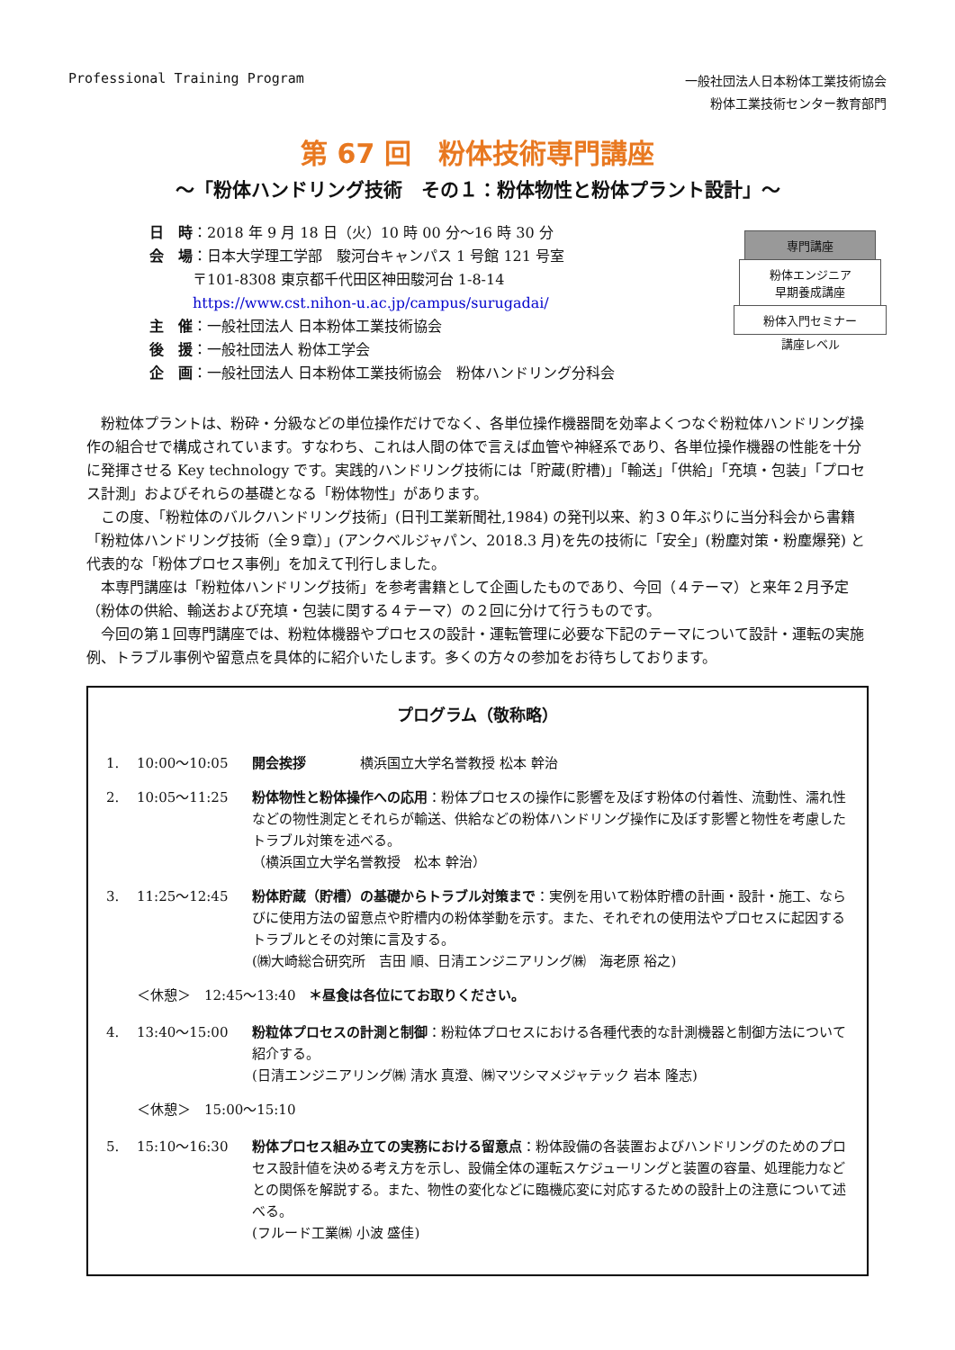Professional Training Program
一般社団法人日本粉体工業技術協会
粉体工業技術センター教育部門
第 67 回　粉体技術専門講座
～「粉体ハンドリング技術　その１：粉体物性と粉体プラント設計」～
日　時：2018 年 9 月 18 日（火）10 時 00 分～16 時 30 分
会　場：日本大学理工学部　駿河台キャンパス 1 号館 121 号室
　　　〒101-8308 東京都千代田区神田駿河台 1-8-14
　　　https://www.cst.nihon-u.ac.jp/campus/surugadai/
主　催：一般社団法人 日本粉体工業技術協会
後　援：一般社団法人 粉体工学会
企　画：一般社団法人 日本粉体工業技術協会　粉体ハンドリング分科会
専門講座
粉体エンジニア
早期養成講座
粉体入門セミナー
講座レベル
粉粒体プラントは、粉砕・分級などの単位操作だけでなく、各単位操作機器間を効率よくつなぐ粉粒体ハンドリング操作の組合せで構成されています。すなわち、これは人間の体で言えば血管や神経系であり、各単位操作機器の性能を十分に発揮させる Key technology です。実践的ハンドリング技術には「貯蔵(貯槽)」「輸送」「供給」「充填・包装」「プロセス計測」およびそれらの基礎となる「粉体物性」があります。
この度、「粉粒体のバルクハンドリング技術」(日刊工業新聞社,1984) の発刊以来、約３０年ぶりに当分科会から書籍「粉粒体ハンドリング技術（全９章）」(アンクベルジャパン、2018.3 月)を先の技術に「安全」(粉塵対策・粉塵爆発) と代表的な「粉体プロセス事例」を加えて刊行しました。
本専門講座は「粉粒体ハンドリング技術」を参考書籍として企画したものであり、今回（４テーマ）と来年２月予定（粉体の供給、輸送および充填・包装に関する４テーマ）の２回に分けて行うものです。
今回の第１回専門講座では、粉粒体機器やプロセスの設計・運転管理に必要な下記のテーマについて設計・運転の実施例、トラブル事例や留意点を具体的に紹介いたします。多くの方々の参加をお待ちしております。
プログラム（敬称略）
1. 10:00～10:05 開会挨拶　　　　横浜国立大学名誉教授 松本 幹治
2. 10:05～11:25 粉体物性と粉体操作への応用：粉体プロセスの操作に影響を及ぼす粉体の付着性、流動性、濡れ性などの物性測定とそれらが輸送、供給などの粉体ハンドリング操作に及ぼす影響と物性を考慮したトラブル対策を述べる。
（横浜国立大学名誉教授　松本 幹治）
3. 11:25～12:45 粉体貯蔵（貯槽）の基礎からトラブル対策まで：実例を用いて粉体貯槽の計画・設計・施工、ならびに使用方法の留意点や貯槽内の粉体挙動を示す。また、それぞれの使用法やプロセスに起因するトラブルとその対策に言及する。
(㈱大崎総合研究所　吉田 順、日清エンジニアリング㈱　海老原 裕之)
＜休憩＞　12:45～13:40　＊昼食は各位にてお取りください。
4. 13:40～15:00 粉粒体プロセスの計測と制御：粉粒体プロセスにおける各種代表的な計測機器と制御方法について紹介する。
(日清エンジニアリング㈱ 清水 真澄、㈱マツシマメジャテック 岩本 隆志)
＜休憩＞　15:00～15:10
5. 15:10～16:30 粉体プロセス組み立ての実務における留意点：粉体設備の各装置およびハンドリングのためのプロセス設計値を決める考え方を示し、設備全体の運転スケジューリングと装置の容量、処理能力などとの関係を解説する。また、物性の変化などに臨機応変に対応するための設計上の注意について述べる。
(フルード工業㈱ 小波 盛佳)